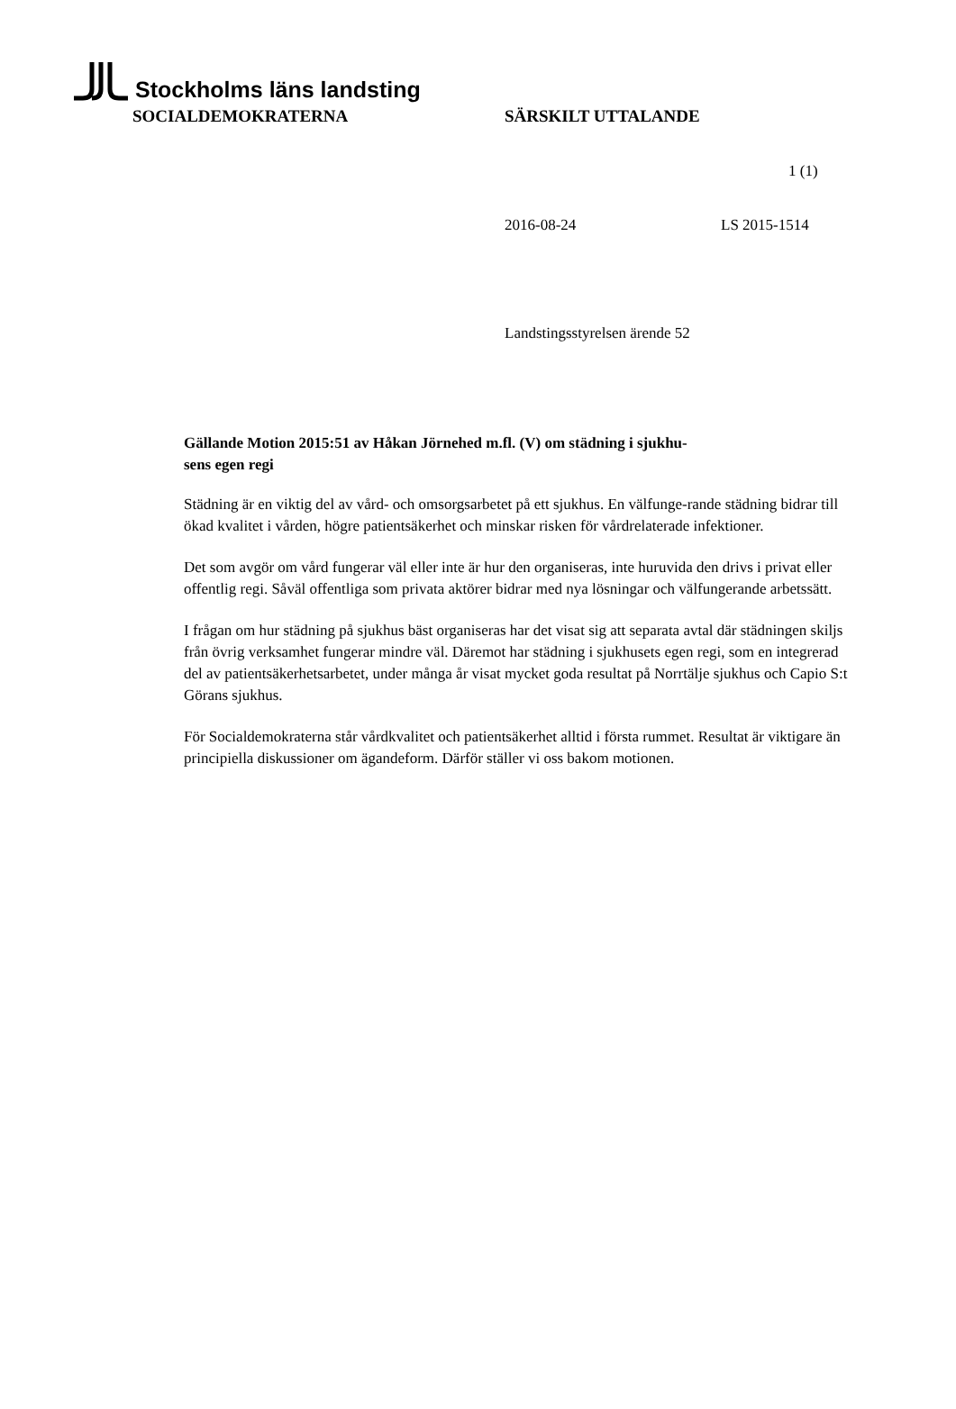Stockholms läns landsting
SOCIALDEMOKRATERNA SÄRSKILT UTTALANDE
1 (1)
2016-08-24 LS 2015-1514
Landstingsstyrelsen ärende 52
Gällande Motion 2015:51 av Håkan Jörnehed m.fl. (V) om städning i sjukhu-
sens egen regi
Städning är en viktig del av vård- och omsorgsarbetet på ett sjukhus. En välfunge-rande städning bidrar till ökad kvalitet i vården, högre patientsäkerhet och minskar risken för vårdrelaterade infektioner.
Det som avgör om vård fungerar väl eller inte är hur den organiseras, inte huruvida den drivs i privat eller offentlig regi. Såväl offentliga som privata aktörer bidrar med nya lösningar och välfungerande arbetssätt.
I frågan om hur städning på sjukhus bäst organiseras har det visat sig att separata avtal där städningen skiljs från övrig verksamhet fungerar mindre väl. Däremot har städning i sjukhusets egen regi, som en integrerad del av patientsäkerhetsarbetet, under många år visat mycket goda resultat på Norrtälje sjukhus och Capio S:t Görans sjukhus.
För Socialdemokraterna står vårdkvalitet och patientsäkerhet alltid i första rummet. Resultat är viktigare än principiella diskussioner om ägandeform. Därför ställer vi oss bakom motionen.